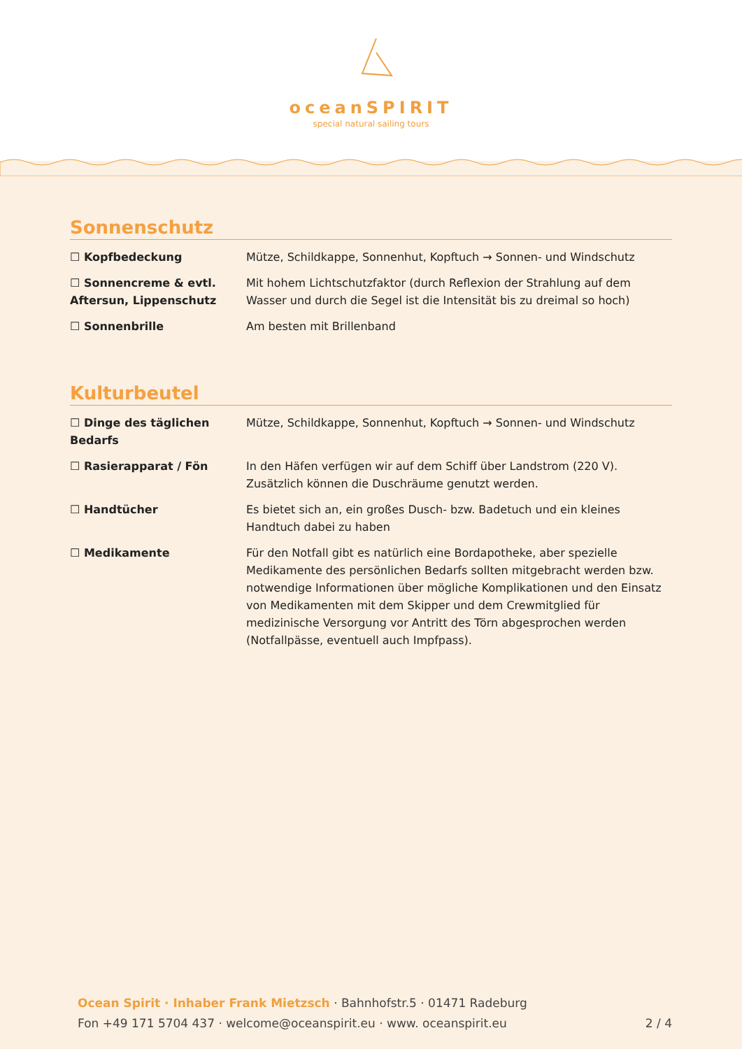oceanSPIRIT
special natural sailing tours
Sonnenschutz
| ☐ Kopfbedeckung | Mütze, Schildkappe, Sonnenhut, Kopftuch → Sonnen- und Windschutz |
| ☐ Sonnencreme & evtl. Aftersun, Lippenschutz | Mit hohem Lichtschutzfaktor (durch Reflexion der Strahlung auf dem Wasser und durch die Segel ist die Intensität bis zu dreimal so hoch) |
| ☐ Sonnenbrille | Am besten mit Brillenband |
Kulturbeutel
| ☐ Dinge des täglichen Bedarfs | Mütze, Schildkappe, Sonnenhut, Kopftuch → Sonnen- und Windschutz |
| ☐ Rasierapparat / Fön | In den Häfen verfügen wir auf dem Schiff über Landstrom (220 V). Zusätzlich können die Duschräume genutzt werden. |
| ☐ Handtücher | Es bietet sich an, ein großes Dusch- bzw. Badetuch und ein kleines Handtuch dabei zu haben |
| ☐ Medikamente | Für den Notfall gibt es natürlich eine Bordapotheke, aber spezielle Medikamente des persönlichen Bedarfs sollten mitgebracht werden bzw. notwendige Informationen über mögliche Komplikationen und den Einsatz von Medikamenten mit dem Skipper und dem Crewmitglied für medizinische Versorgung vor Antritt des Törn abgesprochen werden (Notfallpässe, eventuell auch Impfpass). |
Ocean Spirit · Inhaber Frank Mietzsch · Bahnhofstr.5 · 01471 Radeburg
Fon +49 171 5704 437 · welcome@oceanspirit.eu · www. oceanspirit.eu 2 / 4